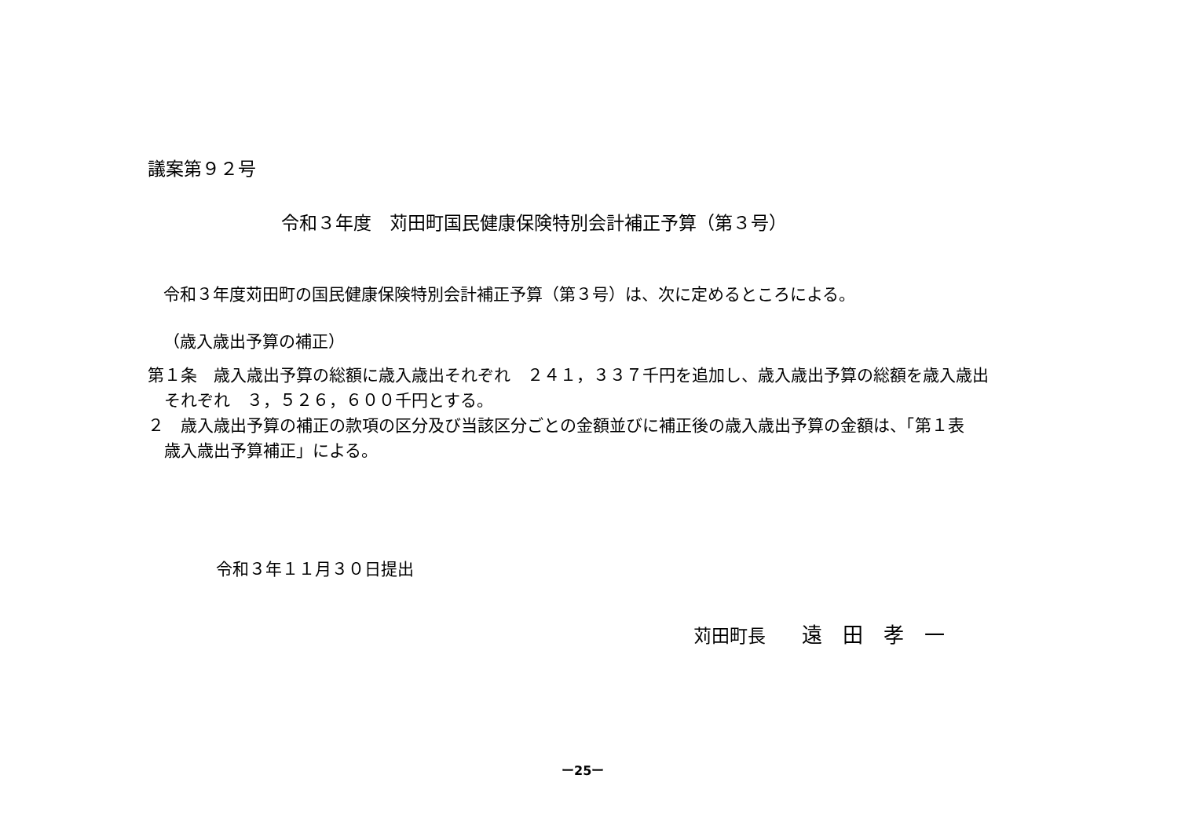議案第９２号
令和３年度　苅田町国民健康保険特別会計補正予算（第３号）
令和３年度苅田町の国民健康保険特別会計補正予算（第３号）は、次に定めるところによる。
（歳入歳出予算の補正）
第１条　歳入歳出予算の総額に歳入歳出それぞれ　２４１，３３７千円を追加し、歳入歳出予算の総額を歳入歳出
　それぞれ　３，５２６，６００千円とする。
２　歳入歳出予算の補正の款項の区分及び当該区分ごとの金額並びに補正後の歳入歳出予算の金額は、「第１表
　歳入歳出予算補正」による。
令和３年１１月３０日提出
苅田町長　　遠　田　孝　一
ー25ー